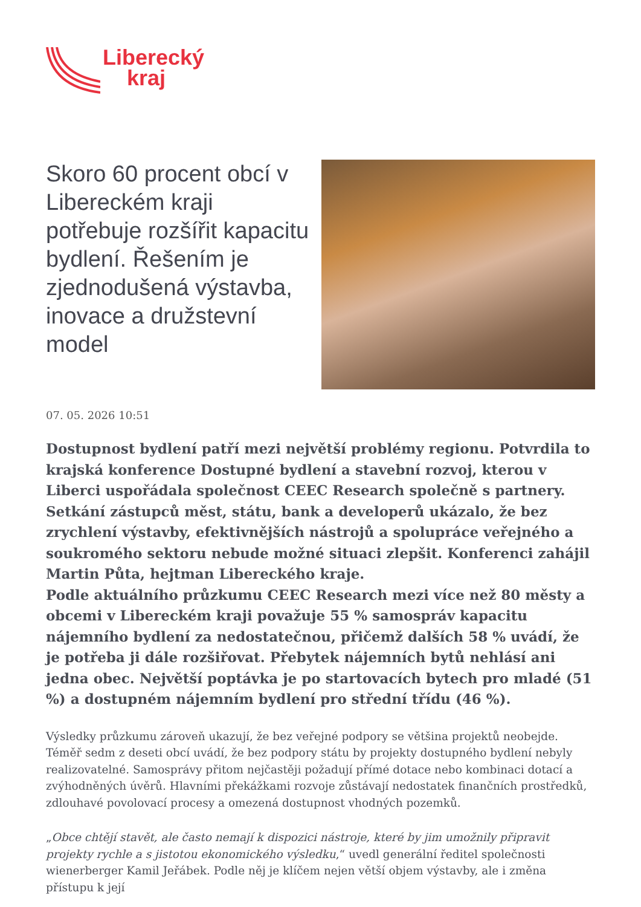Liberecký
kraj
Skoro 60 procent obcí v Libereckém kraji potřebuje rozšířit kapacitu bydlení. Řešením je zjednodušená výstavba, inovace a družstevní model
07. 05. 2026 10:51
Dostupnost bydlení patří mezi největší problémy regionu. Potvrdila to krajská konference Dostupné bydlení a stavební rozvoj, kterou v Liberci uspořádala společnost CEEC Research společně s partnery. Setkání zástupců měst, státu, bank a developerů ukázalo, že bez zrychlení výstavby, efektivnějších nástrojů a spolupráce veřejného a soukromého sektoru nebude možné situaci zlepšit. Konferenci zahájil Martin Půta, hejtman Libereckého kraje.
Podle aktuálního průzkumu CEEC Research mezi více než 80 městy a obcemi v Libereckém kraji považuje 55 % samospráv kapacitu nájemního bydlení za nedostatečnou, přičemž dalších 58 % uvádí, že je potřeba ji dále rozšiřovat. Přebytek nájemních bytů nehlásí ani jedna obec. Největší poptávka je po startovacích bytech pro mladé (51 %) a dostupném nájemním bydlení pro střední třídu (46 %).
Výsledky průzkumu zároveň ukazují, že bez veřejné podpory se většina projektů neobejde. Téměř sedm z deseti obcí uvádí, že bez podpory státu by projekty dostupného bydlení nebyly realizovatelné. Samosprávy přitom nejčastěji požadují přímé dotace nebo kombinaci dotací a zvýhodněných úvěrů. Hlavními překážkami rozvoje zůstávají nedostatek finančních prostředků, zdlouhavé povolovací procesy a omezená dostupnost vhodných pozemků.
„Obce chtějí stavět, ale často nemají k dispozici nástroje, které by jim umožnily připravit projekty rychle a s jistotou ekonomického výsledku,“ uvedl generální ředitel společnosti wienerberger Kamil Jeřábek. Podle něj je klíčem nejen větší objem výstavby, ale i změna přístupu k její